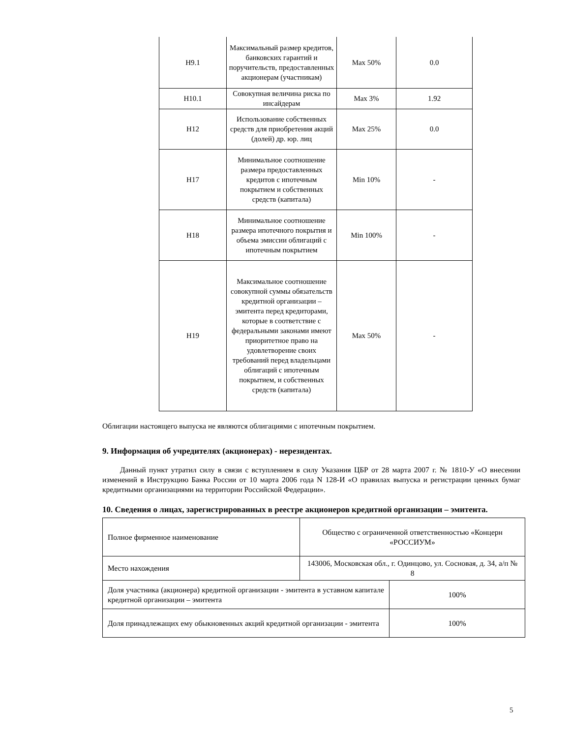| Н9.1 | Максимальный размер кредитов, банковских гарантий и поручительств, предоставленных акционерам (участникам) | Max 50% | 0.0 |
| Н10.1 | Совокупная величина риска по инсайдерам | Max 3% | 1.92 |
| Н12 | Использование собственных средств для приобретения акций (долей) др. юр. лиц | Max 25% | 0.0 |
| Н17 | Минимальное соотношение размера предоставленных кредитов с ипотечным покрытием и собственных средств (капитала) | Min 10% | - |
| Н18 | Минимальное соотношение размера ипотечного покрытия и объема эмиссии облигаций с ипотечным покрытием | Min 100% | - |
| Н19 | Максимальное соотношение совокупной суммы обязательств кредитной организации – эмитента перед кредиторами, которые в соответствие с федеральными законами имеют приоритетное право на удовлетворение своих требований перед владельцами облигаций с ипотечным покрытием, и собственных средств (капитала) | Max 50% | - |
Облигации настоящего выпуска не являются облигациями с ипотечным покрытием.
9. Информация об учредителях (акционерах) - нерезидентах.
Данный пункт утратил силу в связи с вступлением в силу Указания ЦБР от 28 марта 2007 г. № 1810-У «О внесении изменений в Инструкцию Банка России от 10 марта 2006 года N 128-И «О правилах выпуска и регистрации ценных бумаг кредитными организациями на территории Российской Федерации».
10. Сведения о лицах, зарегистрированных в реестре акционеров кредитной организации – эмитента.
| Полное фирменное наименование | Общество с ограниченной ответственностью «Концерн «РОССИУМ» | |
| Место нахождения | 143006, Московская обл., г. Одинцово, ул. Сосновая, д. 34, а/п № 8 | |
| Доля участника (акционера) кредитной организации - эмитента в уставном капитале кредитной организации – эмитента | | 100% |
| Доля принадлежащих ему обыкновенных акций кредитной организации - эмитента | | 100% |
5